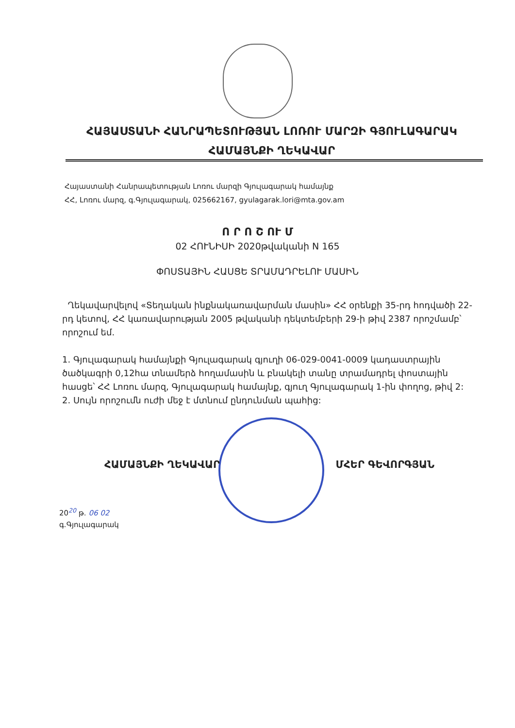ՀԱՅԱՍՏԱՆԻ ՀԱՆՐԱՊԵՏՈՒԹՅԱՆ ԼՈՌՈՒ ՄԱՐԶԻ ԳՅՈՒԼԱԳԱՐԱԿ
ՀԱՄԱՅՆՔԻ ՂԵԿԱՎԱՐ
Հայաստանի Հանրապետության Լոռու մարզի Գյուլագարակ համայնք
ՀՀ, Լոռու մարզ, գ.Գյուլագարակ, 025662167, gyulagarak.lori@mta.gov.am
Ո Ր Ո Շ ՈՒ Մ
02 ՀՈՒՆԻՍԻ 2020թվականի N 165
ՓՈՍՏԱՅԻՆ ՀԱՍՑԵ ՏՐԱՄԱԴՐԵԼՈՒ ՄԱՍԻՆ
Ղեկավարվելով «Տեղական ինքնակառավարման մասին» ՀՀ օրենքի 35-րդ հոդվածի 22-րդ կետով, ՀՀ կառավարության 2005 թվականի դեկտեմբերի 29-ի թիվ 2387 որոշմամբ՝ որոշում եմ.
1. Գյուլագարակ համայնքի Գյուլագարակ գյուղի 06-029-0041-0009 կադաստրային ծածկագրի 0,12հա տնամերձ հողամասին և բնակելի տանը տրամադրել փոստային հասցե՝ ՀՀ Լոռու մարզ, Գյուլագարակ համայնք, գյուղ Գյուլագարակ 1-ին փողոց, թիվ 2:
2. Սույն որոշումն ուժի մեջ է մտնում ընդունման պահից:
ՀԱՄԱՅՆՔԻ ՂԵԿԱՎԱՐ ՄՀԵՐ ԳԵՎՈՐԳՅԱՆ
20<sup>20</sup> թ. 06 02
գ.Գյուլագարակ